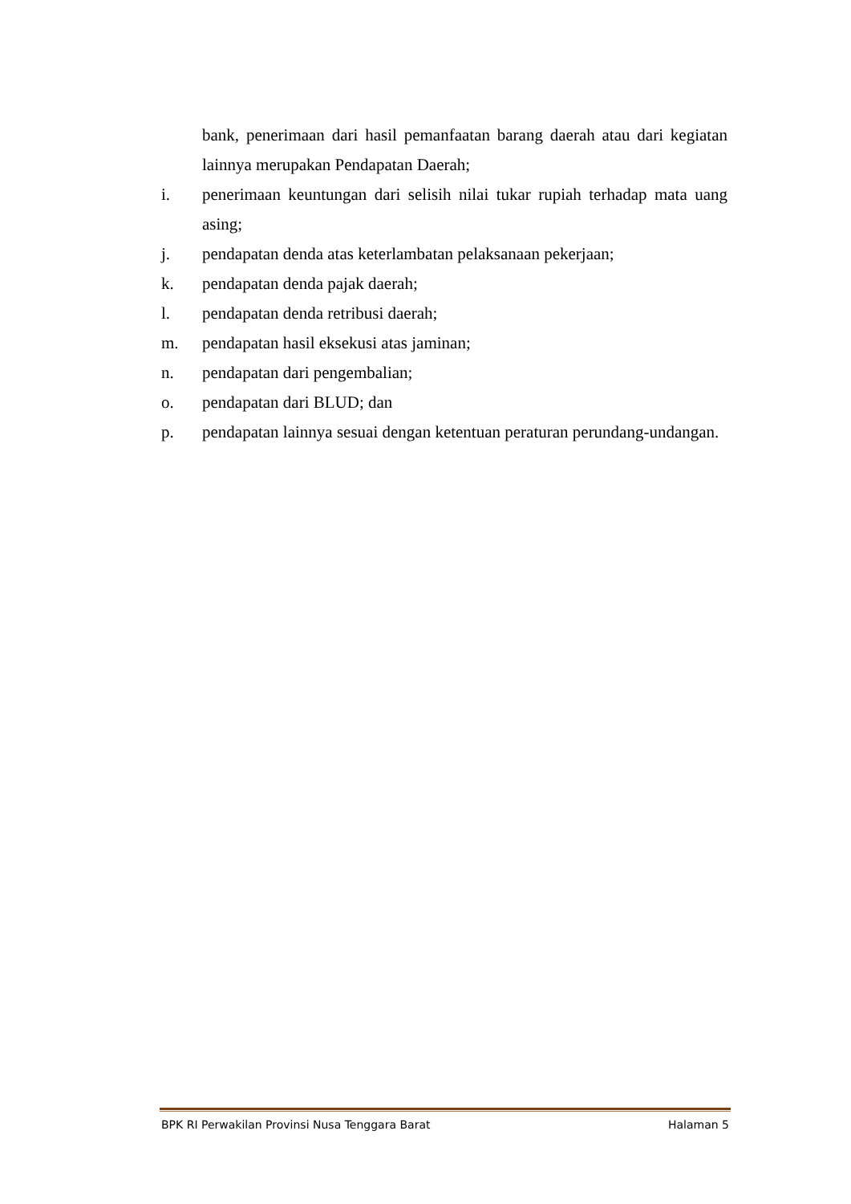bank, penerimaan dari hasil pemanfaatan barang daerah atau dari kegiatan lainnya merupakan Pendapatan Daerah;
i. penerimaan keuntungan dari selisih nilai tukar rupiah terhadap mata uang asing;
j. pendapatan denda atas keterlambatan pelaksanaan pekerjaan;
k. pendapatan denda pajak daerah;
l. pendapatan denda retribusi daerah;
m. pendapatan hasil eksekusi atas jaminan;
n. pendapatan dari pengembalian;
o. pendapatan dari BLUD; dan
p. pendapatan lainnya sesuai dengan ketentuan peraturan perundang-undangan.
BPK RI Perwakilan Provinsi Nusa Tenggara Barat Halaman 5